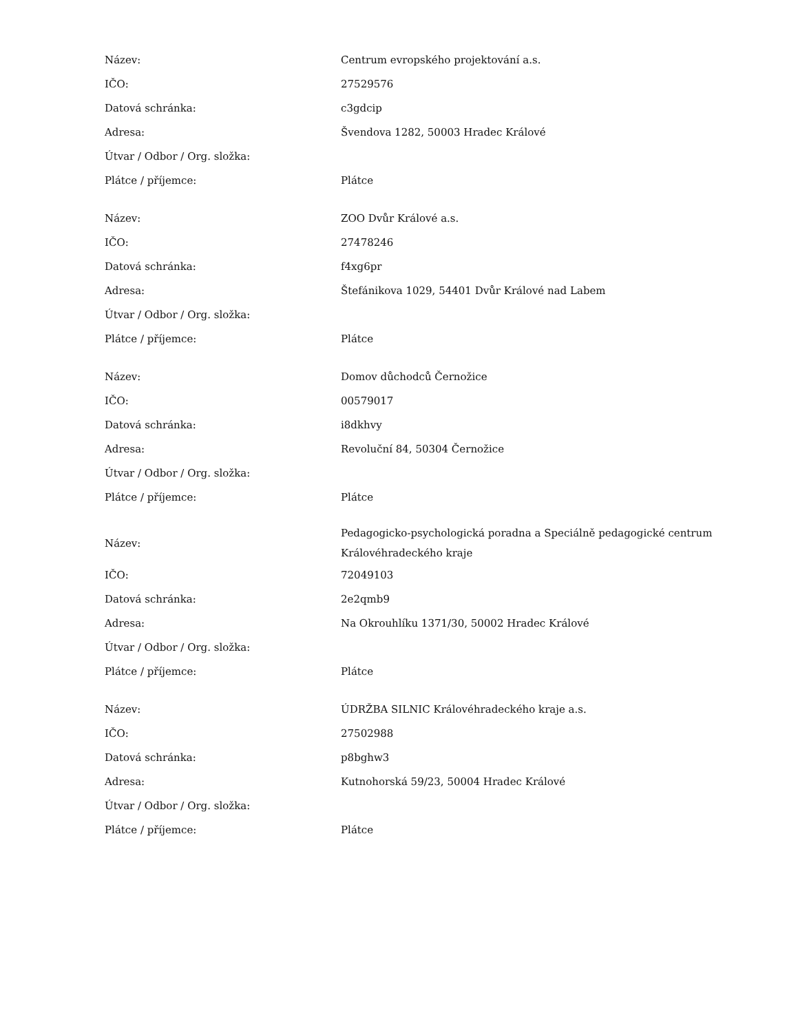| Název: | Centrum evropského projektování a.s. |
| IČO: | 27529576 |
| Datová schránka: | c3gdcip |
| Adresa: | Švendova 1282, 50003 Hradec Králové |
| Útvar / Odbor / Org. složka: | |
| Plátce / příjemce: | Plátce |
| Název: | ZOO Dvůr Králové a.s. |
| IČO: | 27478246 |
| Datová schránka: | f4xg6pr |
| Adresa: | Štefánikova 1029, 54401 Dvůr Králové nad Labem |
| Útvar / Odbor / Org. složka: | |
| Plátce / příjemce: | Plátce |
| Název: | Domov důchodců Černožice |
| IČO: | 00579017 |
| Datová schránka: | i8dkhvy |
| Adresa: | Revoluční 84, 50304 Černožice |
| Útvar / Odbor / Org. složka: | |
| Plátce / příjemce: | Plátce |
| Název: | Pedagogicko-psychologická poradna a Speciálně pedagogické centrum Královéhradeckého kraje |
| IČO: | 72049103 |
| Datová schránka: | 2e2qmb9 |
| Adresa: | Na Okrouhlíku 1371/30, 50002 Hradec Králové |
| Útvar / Odbor / Org. složka: | |
| Plátce / příjemce: | Plátce |
| Název: | ÚDRŽBA SILNIC Královéhradeckého kraje a.s. |
| IČO: | 27502988 |
| Datová schránka: | p8bghw3 |
| Adresa: | Kutnohorská 59/23, 50004 Hradec Králové |
| Útvar / Odbor / Org. složka: | |
| Plátce / příjemce: | Plátce |